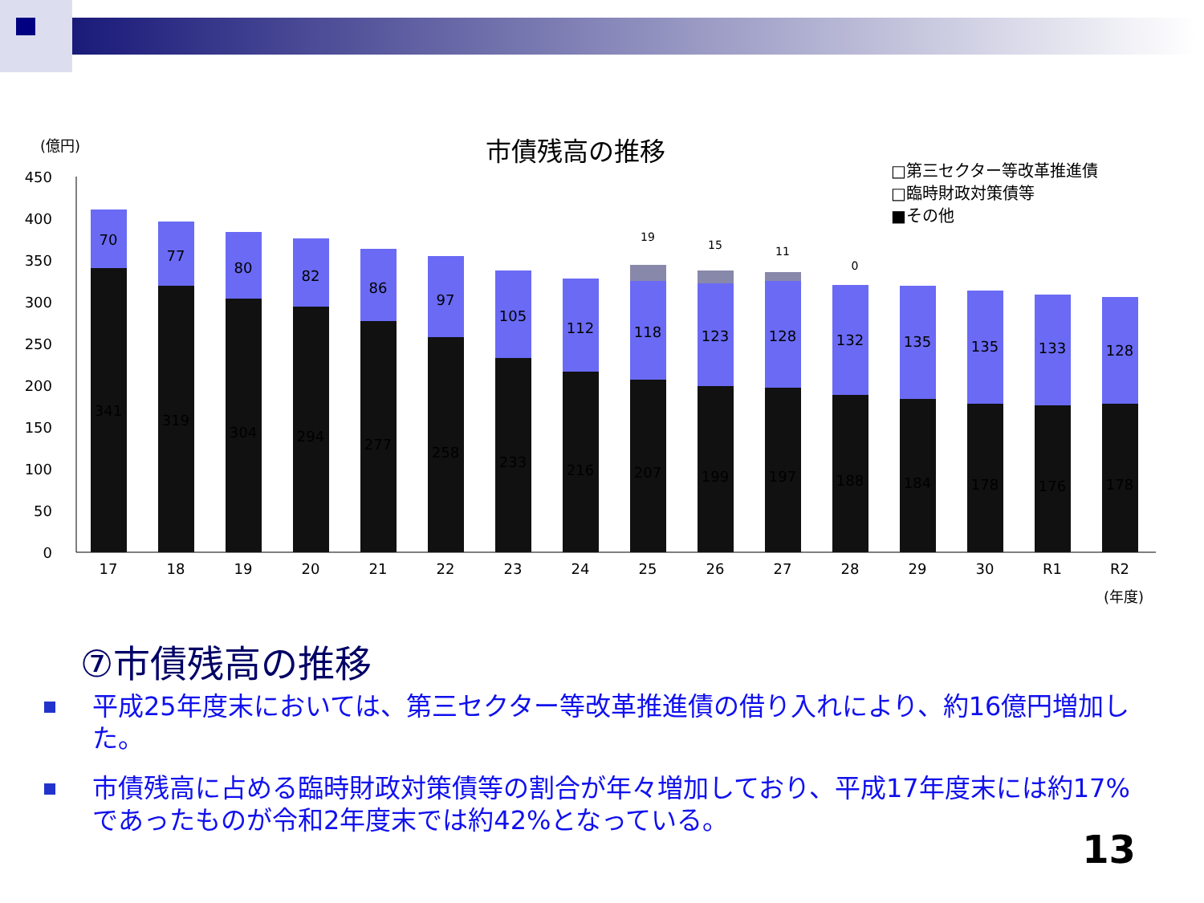(億円)
市債残高の推移
□第三セクター等改革推進債
□臨時財政対策債等
■その他
450
400
350
300
250
200
150
100
50
0
341
70
17
319
77
18
304
80
19
294
82
20
277
86
21
258
97
22
233
105
23
216
112
24
207
118
19
25
199
123
15
26
197
128
11
27
188
132
0
28
184
135
29
178
135
30
176
133
R1
178
128
R2
(年度)
⑦市債残高の推移
平成25年度末においては、第三セクター等改革推進債の借り入れにより、約16億円増加した。
市債残高に占める臨時財政対策債等の割合が年々増加しており、平成17年度末には約17%であったものが令和2年度末では約42%となっている。
13